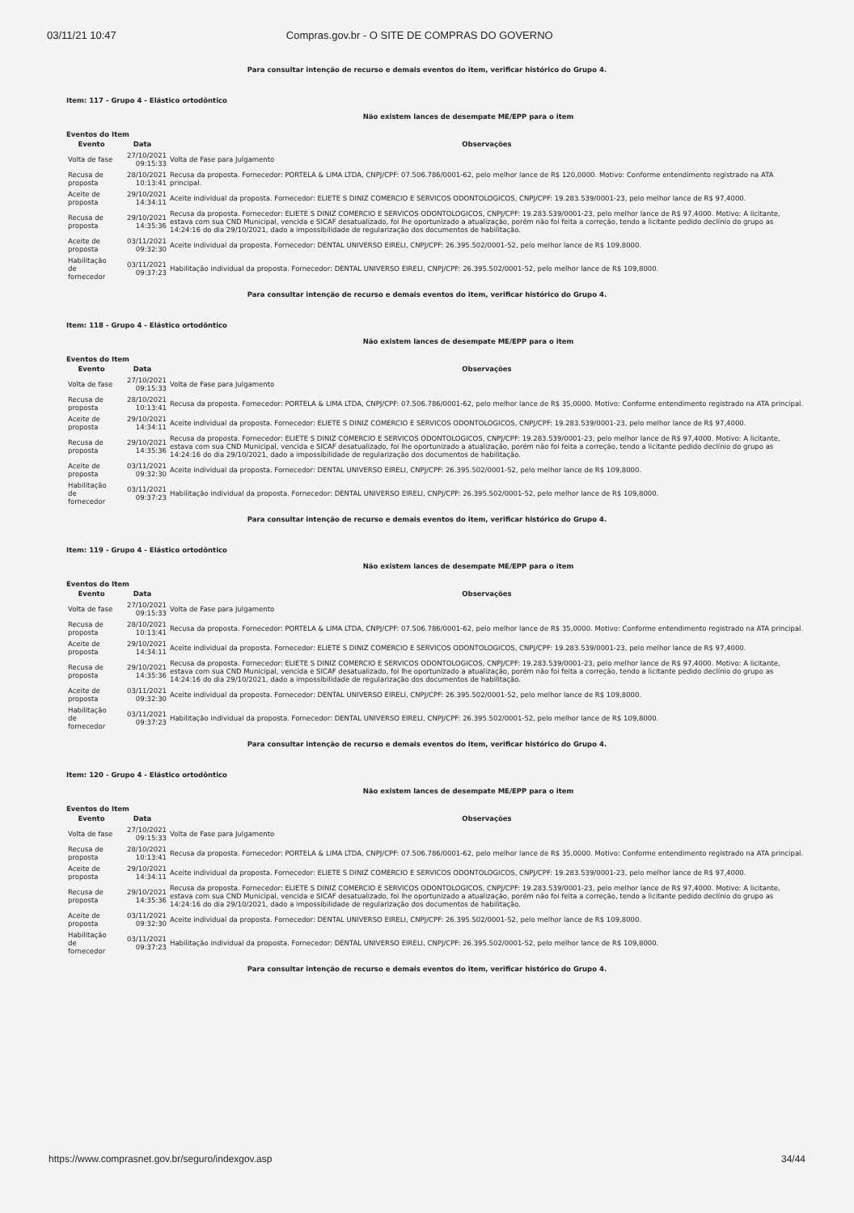03/11/21 10:47 Compras.gov.br - O SITE DE COMPRAS DO GOVERNO
Para consultar intenção de recurso e demais eventos do item, verificar histórico do Grupo 4.
Item: 117 - Grupo 4 - Elástico ortodôntico
Não existem lances de desempate ME/EPP para o item
Eventos do Item
| Evento | Data | Observações |
| --- | --- | --- |
| Volta de fase | 27/10/2021 09:15:33 | Volta de Fase para Julgamento |
| Recusa de proposta | 28/10/2021 10:13:41 | Recusa da proposta. Fornecedor: PORTELA & LIMA LTDA, CNPJ/CPF: 07.506.786/0001-62, pelo melhor lance de R$ 120,0000. Motivo: Conforme entendimento registrado na ATA principal. |
| Aceite de proposta | 29/10/2021 14:34:11 | Aceite individual da proposta. Fornecedor: ELIETE S DINIZ COMERCIO E SERVICOS ODONTOLOGICOS, CNPJ/CPF: 19.283.539/0001-23, pelo melhor lance de R$ 97,4000. |
| Recusa de proposta | 29/10/2021 14:35:36 | Recusa da proposta. Fornecedor: ELIETE S DINIZ COMERCIO E SERVICOS ODONTOLOGICOS, CNPJ/CPF: 19.283.539/0001-23, pelo melhor lance de R$ 97,4000. Motivo: A licitante, estava com sua CND Municipal, vencida e SICAF desatualizado, foi lhe oportunizado a atualização, porém não foi feita a correção, tendo a licitante pedido declínio do grupo as 14:24:16 do dia 29/10/2021, dado a impossibilidade de regularização dos documentos de habilitação. |
| Aceite de proposta | 03/11/2021 09:32:30 | Aceite individual da proposta. Fornecedor: DENTAL UNIVERSO EIRELI, CNPJ/CPF: 26.395.502/0001-52, pelo melhor lance de R$ 109,8000. |
| Habilitação de fornecedor | 03/11/2021 09:37:23 | Habilitação individual da proposta. Fornecedor: DENTAL UNIVERSO EIRELI, CNPJ/CPF: 26.395.502/0001-52, pelo melhor lance de R$ 109,8000. |
Para consultar intenção de recurso e demais eventos do item, verificar histórico do Grupo 4.
Item: 118 - Grupo 4 - Elástico ortodôntico
Não existem lances de desempate ME/EPP para o item
Eventos do Item
| Evento | Data | Observações |
| --- | --- | --- |
| Volta de fase | 27/10/2021 09:15:33 | Volta de Fase para Julgamento |
| Recusa de proposta | 28/10/2021 10:13:41 | Recusa da proposta. Fornecedor: PORTELA & LIMA LTDA, CNPJ/CPF: 07.506.786/0001-62, pelo melhor lance de R$ 35,0000. Motivo: Conforme entendimento registrado na ATA principal. |
| Aceite de proposta | 29/10/2021 14:34:11 | Aceite individual da proposta. Fornecedor: ELIETE S DINIZ COMERCIO E SERVICOS ODONTOLOGICOS, CNPJ/CPF: 19.283.539/0001-23, pelo melhor lance de R$ 97,4000. |
| Recusa de proposta | 29/10/2021 14:35:36 | Recusa da proposta. Fornecedor: ELIETE S DINIZ COMERCIO E SERVICOS ODONTOLOGICOS, CNPJ/CPF: 19.283.539/0001-23, pelo melhor lance de R$ 97,4000. Motivo: A licitante, estava com sua CND Municipal, vencida e SICAF desatualizado, foi lhe oportunizado a atualização, porém não foi feita a correção, tendo a licitante pedido declínio do grupo as 14:24:16 do dia 29/10/2021, dado a impossibilidade de regularização dos documentos de habilitação. |
| Aceite de proposta | 03/11/2021 09:32:30 | Aceite individual da proposta. Fornecedor: DENTAL UNIVERSO EIRELI, CNPJ/CPF: 26.395.502/0001-52, pelo melhor lance de R$ 109,8000. |
| Habilitação de fornecedor | 03/11/2021 09:37:23 | Habilitação individual da proposta. Fornecedor: DENTAL UNIVERSO EIRELI, CNPJ/CPF: 26.395.502/0001-52, pelo melhor lance de R$ 109,8000. |
Para consultar intenção de recurso e demais eventos do item, verificar histórico do Grupo 4.
Item: 119 - Grupo 4 - Elástico ortodôntico
Não existem lances de desempate ME/EPP para o item
Eventos do Item
| Evento | Data | Observações |
| --- | --- | --- |
| Volta de fase | 27/10/2021 09:15:33 | Volta de Fase para Julgamento |
| Recusa de proposta | 28/10/2021 10:13:41 | Recusa da proposta. Fornecedor: PORTELA & LIMA LTDA, CNPJ/CPF: 07.506.786/0001-62, pelo melhor lance de R$ 35,0000. Motivo: Conforme entendimento registrado na ATA principal. |
| Aceite de proposta | 29/10/2021 14:34:11 | Aceite individual da proposta. Fornecedor: ELIETE S DINIZ COMERCIO E SERVICOS ODONTOLOGICOS, CNPJ/CPF: 19.283.539/0001-23, pelo melhor lance de R$ 97,4000. |
| Recusa de proposta | 29/10/2021 14:35:36 | Recusa da proposta. Fornecedor: ELIETE S DINIZ COMERCIO E SERVICOS ODONTOLOGICOS, CNPJ/CPF: 19.283.539/0001-23, pelo melhor lance de R$ 97,4000. Motivo: A licitante, estava com sua CND Municipal, vencida e SICAF desatualizado, foi lhe oportunizado a atualização, porém não foi feita a correção, tendo a licitante pedido declínio do grupo as 14:24:16 do dia 29/10/2021, dado a impossibilidade de regularização dos documentos de habilitação. |
| Aceite de proposta | 03/11/2021 09:32:30 | Aceite individual da proposta. Fornecedor: DENTAL UNIVERSO EIRELI, CNPJ/CPF: 26.395.502/0001-52, pelo melhor lance de R$ 109,8000. |
| Habilitação de fornecedor | 03/11/2021 09:37:23 | Habilitação individual da proposta. Fornecedor: DENTAL UNIVERSO EIRELI, CNPJ/CPF: 26.395.502/0001-52, pelo melhor lance de R$ 109,8000. |
Para consultar intenção de recurso e demais eventos do item, verificar histórico do Grupo 4.
Item: 120 - Grupo 4 - Elástico ortodôntico
Não existem lances de desempate ME/EPP para o item
Eventos do Item
| Evento | Data | Observações |
| --- | --- | --- |
| Volta de fase | 27/10/2021 09:15:33 | Volta de Fase para Julgamento |
| Recusa de proposta | 28/10/2021 10:13:41 | Recusa da proposta. Fornecedor: PORTELA & LIMA LTDA, CNPJ/CPF: 07.506.786/0001-62, pelo melhor lance de R$ 35,0000. Motivo: Conforme entendimento registrado na ATA principal. |
| Aceite de proposta | 29/10/2021 14:34:11 | Aceite individual da proposta. Fornecedor: ELIETE S DINIZ COMERCIO E SERVICOS ODONTOLOGICOS, CNPJ/CPF: 19.283.539/0001-23, pelo melhor lance de R$ 97,4000. |
| Recusa de proposta | 29/10/2021 14:35:36 | Recusa da proposta. Fornecedor: ELIETE S DINIZ COMERCIO E SERVICOS ODONTOLOGICOS, CNPJ/CPF: 19.283.539/0001-23, pelo melhor lance de R$ 97,4000. Motivo: A licitante, estava com sua CND Municipal, vencida e SICAF desatualizado, foi lhe oportunizado a atualização, porém não foi feita a correção, tendo a licitante pedido declínio do grupo as 14:24:16 do dia 29/10/2021, dado a impossibilidade de regularização dos documentos de habilitação. |
| Aceite de proposta | 03/11/2021 09:32:30 | Aceite individual da proposta. Fornecedor: DENTAL UNIVERSO EIRELI, CNPJ/CPF: 26.395.502/0001-52, pelo melhor lance de R$ 109,8000. |
| Habilitação de fornecedor | 03/11/2021 09:37:23 | Habilitação individual da proposta. Fornecedor: DENTAL UNIVERSO EIRELI, CNPJ/CPF: 26.395.502/0001-52, pelo melhor lance de R$ 109,8000. |
Para consultar intenção de recurso e demais eventos do item, verificar histórico do Grupo 4.
https://www.comprasnet.gov.br/seguro/indexgov.asp 34/44